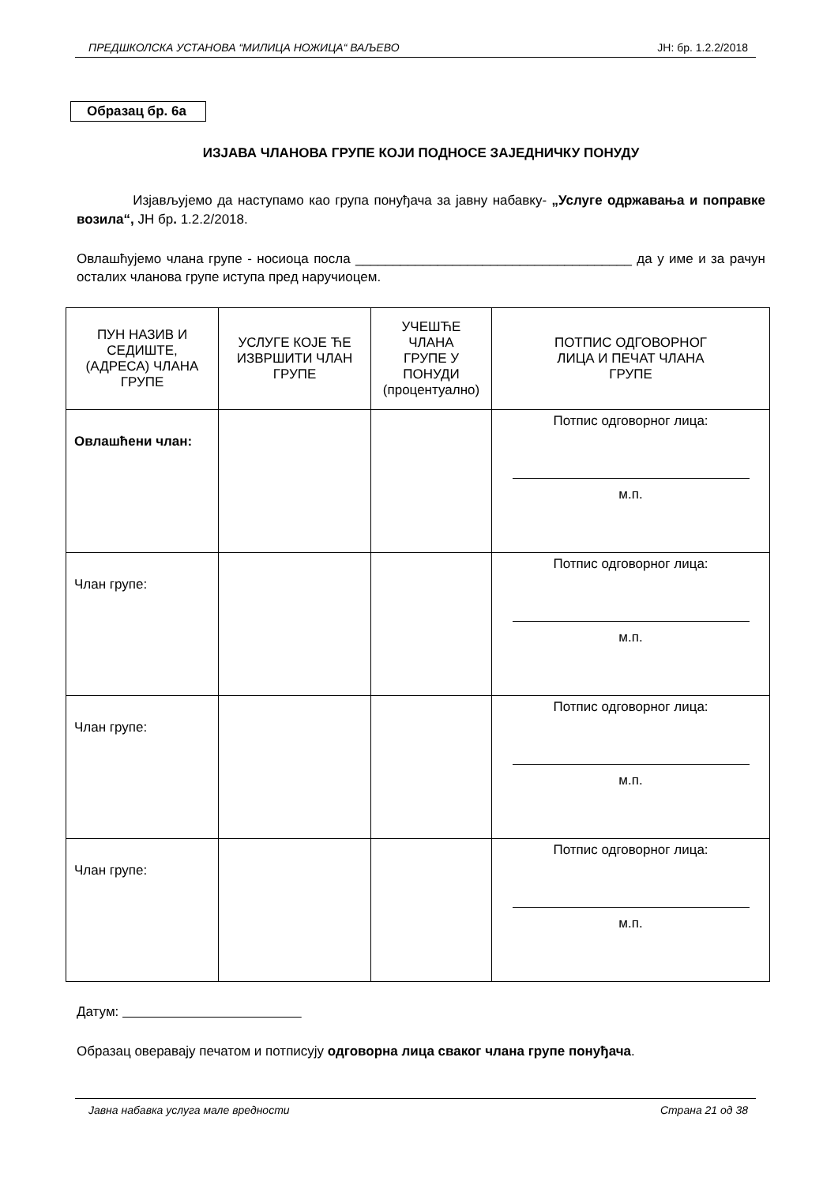ПРЕДШКОЛСКА УСТАНОВА “МИЛИЦА НОЖИЦА“ ВАЉЕВО ЈН: бр. 1.2.2/2018
Образац бр. 6а
ИЗЈАВА ЧЛАНОВА ГРУПЕ КОЈИ ПОДНОСЕ ЗАЈЕДНИЧКУ ПОНУДУ
Изјављујемо да наступамо као група понуђача за јавну набавку- „Услуге одржавања и поправке возила“, ЈН бр. 1.2.2/2018.
Овлашћујемо члана групе - носиоца посла _____________________________________ да у име и за рачун осталих чланова групе иступа пред наручиоцем.
| ПУН НАЗИВ И СЕДИШТЕ, (АДРЕСА) ЧЛАНА ГРУПЕ | УСЛУГЕ КОЈЕ ЋЕ ИЗВРШИТИ ЧЛАН ГРУПЕ | УЧЕШЋЕ ЧЛАНА ГРУПЕ У ПОНУДИ (процентуално) | ПОТПИС ОДГОВОРНОГ ЛИЦА И ПЕЧАТ ЧЛАНА ГРУПЕ |
| --- | --- | --- | --- |
| Овлашћени члан: | | | Потпис одговорног лица: м.п. |
| Члан групе: | | | Потпис одговорног лица: м.п. |
| Члан групе: | | | Потпис одговорног лица: м.п. |
| Члан групе: | | | Потпис одговорног лица: м.п. |
Датум:
Образац оверавају печатом и потписују одговорна лица сваког члана групе понуђача.
Јавна набавка услуга мале вредности Страна 21 од 38